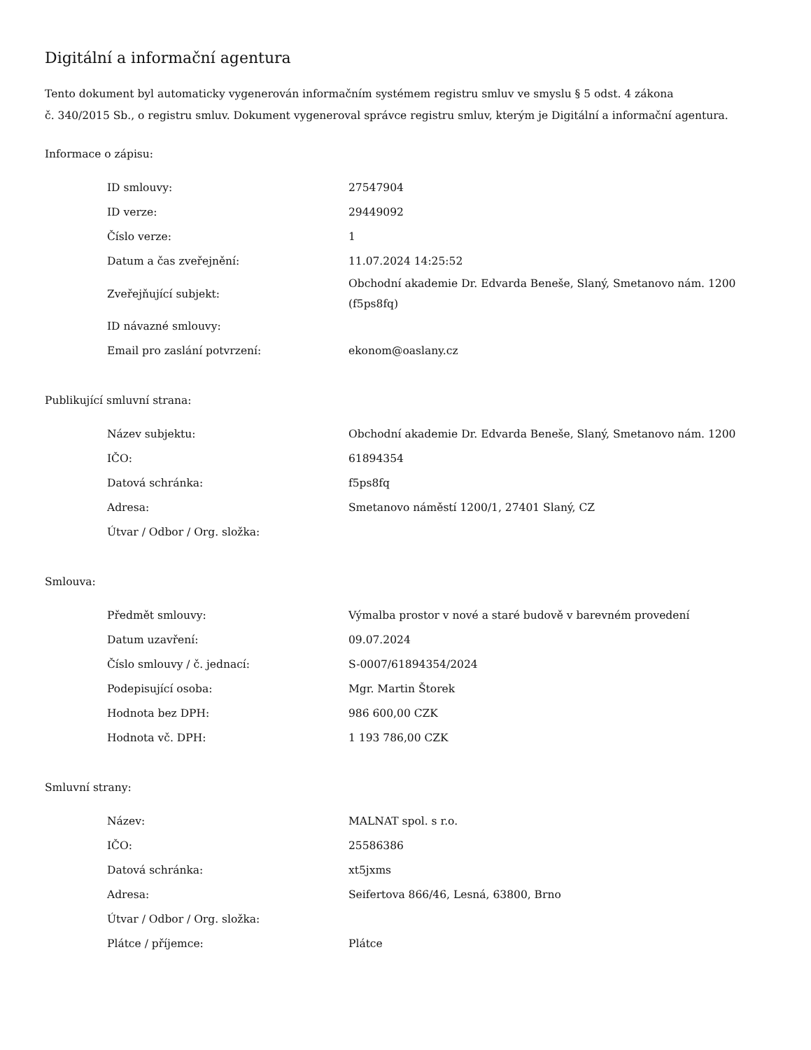Digitální a informační agentura
Tento dokument byl automaticky vygenerován informačním systémem registru smluv ve smyslu § 5 odst. 4 zákona
č. 340/2015 Sb., o registru smluv. Dokument vygeneroval správce registru smluv, kterým je Digitální a informační agentura.
Informace o zápisu:
| ID smlouvy: | 27547904 |
| ID verze: | 29449092 |
| Číslo verze: | 1 |
| Datum a čas zveřejnění: | 11.07.2024 14:25:52 |
| Zveřejňující subjekt: | Obchodní akademie Dr. Edvarda Beneše, Slaný, Smetanovo nám. 1200 (f5ps8fq) |
| ID návazné smlouvy: | |
| Email pro zaslání potvrzení: | ekonom@oaslany.cz |
Publikující smluvní strana:
| Název subjektu: | Obchodní akademie Dr. Edvarda Beneše, Slaný, Smetanovo nám. 1200 |
| IČO: | 61894354 |
| Datová schránka: | f5ps8fq |
| Adresa: | Smetanovo náměstí 1200/1, 27401 Slaný, CZ |
| Útvar / Odbor / Org. složka: | |
Smlouva:
| Předmět smlouvy: | Výmalba prostor v nové a staré budově v barevném provedení |
| Datum uzavření: | 09.07.2024 |
| Číslo smlouvy / č. jednací: | S-0007/61894354/2024 |
| Podepisující osoba: | Mgr. Martin Štorek |
| Hodnota bez DPH: | 986 600,00 CZK |
| Hodnota vč. DPH: | 1 193 786,00 CZK |
Smluvní strany:
| Název: | MALNAT spol. s r.o. |
| IČO: | 25586386 |
| Datová schránka: | xt5jxms |
| Adresa: | Seifertova 866/46, Lesná, 63800, Brno |
| Útvar / Odbor / Org. složka: | |
| Plátce / příjemce: | Plátce |